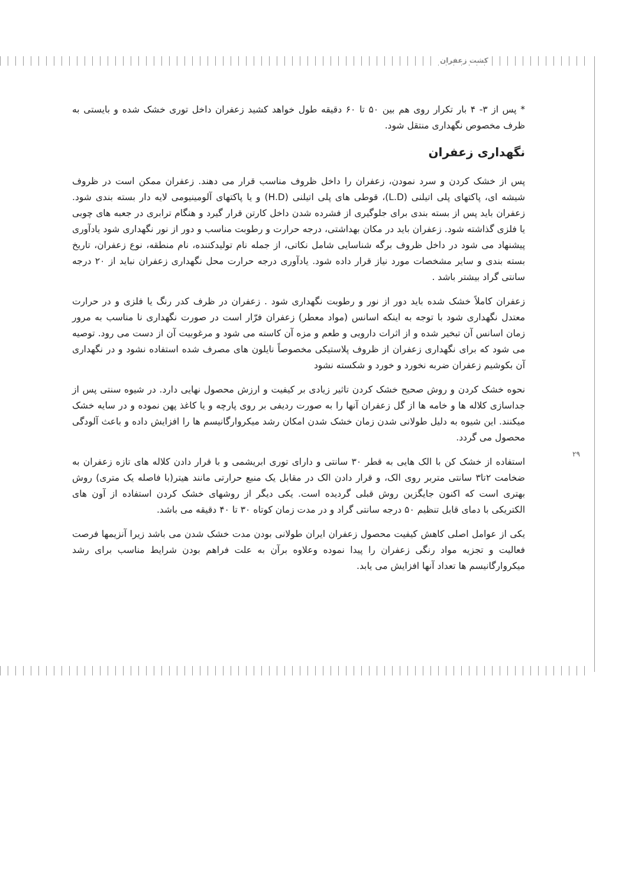کشت زعفران
* پس از ۳- ۴ بار تکرار روی هم بین ۵۰ تا ۶۰ دقیقه طول خواهد کشید زعفران داخل توری خشک شده و بایستی به ظرف مخصوص نگهداری منتقل شود.
نگهداری زعفران
پس از خشک کردن و سرد نمودن، زعفران را داخل ظروف مناسب قرار می دهند. زعفران ممکن است در ظروف شیشه ای، پاکتهای پلی اتیلنی (L.D)، قوطی های پلی اتیلنی (H.D) و یا پاکتهای آلومینیومی لایه دار بسته بندی شود. زعفران باید پس از بسته بندی برای جلوگیری از فشرده شدن داخل کارتن قرار گیرد و هنگام ترابری در جعبه های چوبی یا فلزی گذاشته شود. زعفران باید در مکان بهداشتی، درجه حرارت و رطوبت مناسب و دور از نور نگهداری شود یادآوری پیشنهاد می شود در داخل ظروف برگه شناسایی شامل نکاتی، از جمله نام تولیدکننده، نام منطقه، نوع زعفران، تاریخ بسته بندی و سایر مشخصات مورد نیاز قرار داده شود. یادآوری درجه حرارت محل نگهداری زعفران نباید از ۲۰ درجه سانتی گراد بیشتر باشد .
زعفران کاملاً خشک شده باید دور از نور و رطوبت نگهداری شود . زعفران در ظرف کدر رنگ یا فلزی و در حرارت معتدل نگهداری شود با توجه به اینکه اسانس (مواد معطر) زعفران فرّار است در صورت نگهداری نا مناسب به مرور زمان اسانس آن تبخیر شده و از اثرات دارویی و طعم و مزه آن کاسته می شود و مرغوبیت آن از دست می رود. توصیه می شود که برای نگهداری زعفران از ظروف پلاستیکی مخصوصاً نایلون های مصرف شده استفاده نشود و در نگهداری آن بکوشیم زعفران ضربه نخورد و خورد و شکسته نشود
نحوه خشک کردن و روش صحیح خشک کردن تاثیر زیادی بر کیفیت و ارزش محصول نهایی دارد. در شیوه سنتی پس از جداسازی کلاله ها و خامه ها از گل زعفران آنها را به صورت ردیفی بر روی پارچه و یا کاغذ پهن نموده و در سایه خشک میکنند. این شیوه به دلیل طولانی شدن زمان خشک شدن امکان رشد میکروارگانیسم ها را افزایش داده و باعث آلودگی محصول می گردد.
استفاده از خشک کن با الک هایی به قطر ۳۰ سانتی و دارای توری ابریشمی و با قرار دادن کلاله های تازه زعفران به ضخامت ۲تا۳ سانتی متربر روی الک، و قرار دادن الک در مقابل یک منبع حرارتی مانند هیتر(با فاصله یک متری) روش بهتری است که اکنون جایگزین روش قبلی گردیده است. یکی دیگر از روشهای خشک کردن استفاده از آون های الکتریکی با دمای قابل تنظیم ۵۰ درجه سانتی گراد و در مدت زمان کوتاه ۳۰ تا ۴۰ دقیقه می باشد.
یکی از عوامل اصلی کاهش کیفیت محصول زعفران ایران طولانی بودن مدت خشک شدن می باشد زیرا آنزیمها فرصت فعالیت و تجزیه مواد رنگی زعفران را پیدا نموده وعلاوه برآن به علت فراهم بودن شرایط مناسب برای رشد میکروارگانیسم ها تعداد آنها افزایش می یابد.
۲۹